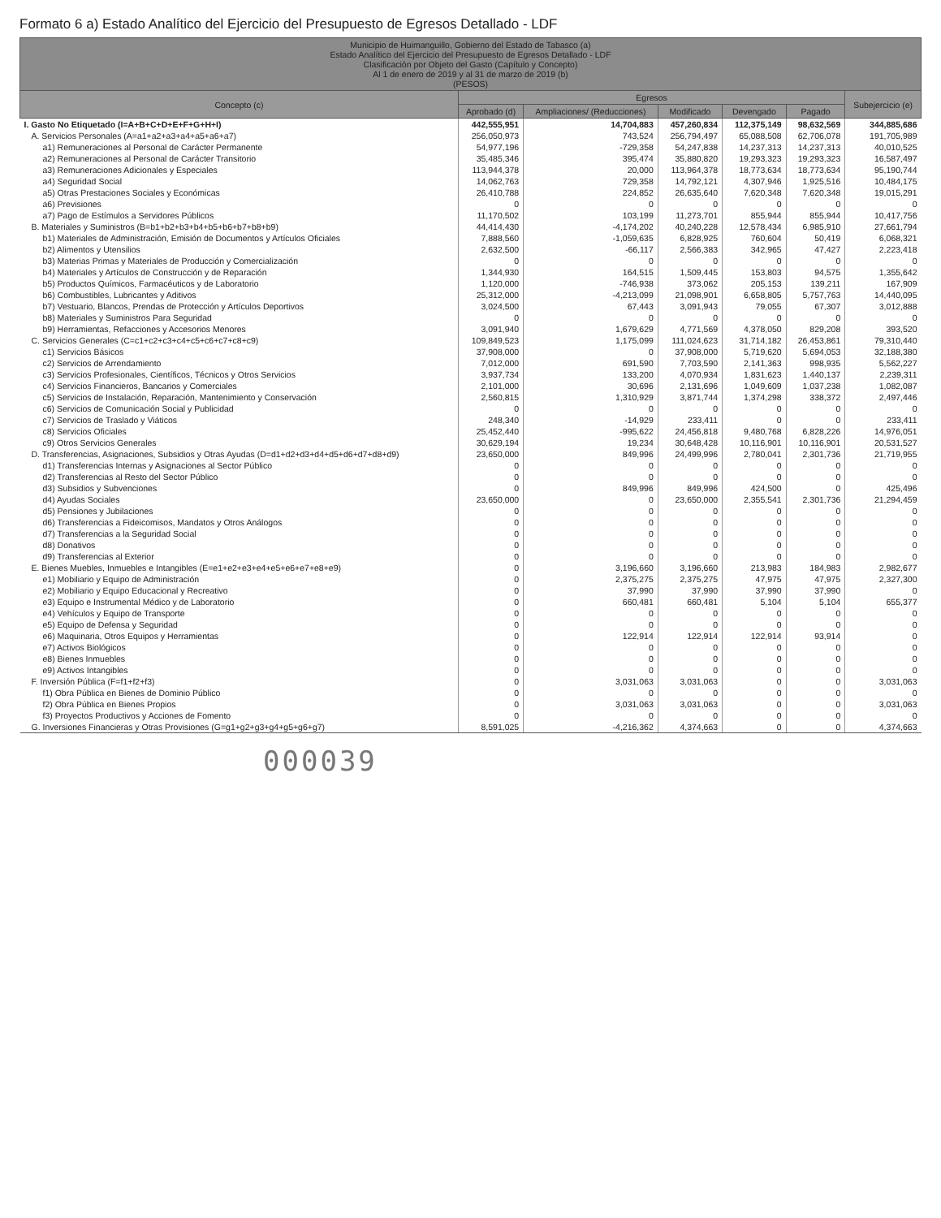Formato 6 a) Estado Analítico del Ejercicio del Presupuesto de Egresos Detallado - LDF
| Municipio de Huimanguillo, Gobierno del Estado de Tabasco (a) Estado Analítico del Ejercicio del Presupuesto de Egresos Detallado - LDF Clasificación por Objeto del Gasto (Capítulo y Concepto) Al 1 de enero de 2019 y al 31 de marzo de 2019 (b) (PESOS) | | | | | | |
| --- | --- | --- | --- | --- | --- | --- |
| Concepto (c) | Egresos | | | | | Subejercicio (e) |
| | Aprobado (d) | Ampliaciones/ (Reducciones) | Modificado | Devengado | Pagado | |
| I. Gasto No Etiquetado (I=A+B+C+D+E+F+G+H+I) | 442,555,951 | 14,704,883 | 457,260,834 | 112,375,149 | 98,632,569 | 344,885,686 |
| A. Servicios Personales (A=a1+a2+a3+a4+a5+a6+a7) | 256,050,973 | 743,524 | 256,794,497 | 65,088,508 | 62,706,078 | 191,705,989 |
| a1) Remuneraciones al Personal de Carácter Permanente | 54,977,196 | -729,358 | 54,247,838 | 14,237,313 | 14,237,313 | 40,010,525 |
| a2) Remuneraciones al Personal de Carácter Transitorio | 35,485,346 | 395,474 | 35,880,820 | 19,293,323 | 19,293,323 | 16,587,497 |
| a3) Remuneraciones Adicionales y Especiales | 113,944,378 | 20,000 | 113,964,378 | 18,773,634 | 18,773,634 | 95,190,744 |
| a4) Seguridad Social | 14,062,763 | 729,358 | 14,792,121 | 4,307,946 | 1,925,516 | 10,484,175 |
| a5) Otras Prestaciones Sociales y Económicas | 26,410,788 | 224,852 | 26,635,640 | 7,620,348 | 7,620,348 | 19,015,291 |
| a6) Previsiones | 0 | 0 | 0 | 0 | 0 | 0 |
| a7) Pago de Estímulos a Servidores Públicos | 11,170,502 | 103,199 | 11,273,701 | 855,944 | 855,944 | 10,417,756 |
| B. Materiales y Suministros (B=b1+b2+b3+b4+b5+b6+b7+b8+b9) | 44,414,430 | -4,174,202 | 40,240,228 | 12,578,434 | 6,985,910 | 27,661,794 |
| b1) Materiales de Administración, Emisión de Documentos y Artículos Oficiales | 7,888,560 | -1,059,635 | 6,828,925 | 760,604 | 50,419 | 6,068,321 |
| b2) Alimentos y Utensilios | 2,632,500 | -66,117 | 2,566,383 | 342,965 | 47,427 | 2,223,418 |
| b3) Materias Primas y Materiales de Producción y Comercialización | 0 | 0 | 0 | 0 | 0 | 0 |
| b4) Materiales y Artículos de Construcción y de Reparación | 1,344,930 | 164,515 | 1,509,445 | 153,803 | 94,575 | 1,355,642 |
| b5) Productos Químicos, Farmacéuticos y de Laboratorio | 1,120,000 | -746,938 | 373,062 | 205,153 | 139,211 | 167,909 |
| b6) Combustibles, Lubricantes y Aditivos | 25,312,000 | -4,213,099 | 21,098,901 | 6,658,805 | 5,757,763 | 14,440,095 |
| b7) Vestuario, Blancos, Prendas de Protección y Artículos Deportivos | 3,024,500 | 67,443 | 3,091,943 | 79,055 | 67,307 | 3,012,888 |
| b8) Materiales y Suministros Para Seguridad | 0 | 0 | 0 | 0 | 0 | 0 |
| b9) Herramientas, Refacciones y Accesorios Menores | 3,091,940 | 1,679,629 | 4,771,569 | 4,378,050 | 829,208 | 393,520 |
| C. Servicios Generales (C=c1+c2+c3+c4+c5+c6+c7+c8+c9) | 109,849,523 | 1,175,099 | 111,024,623 | 31,714,182 | 26,453,861 | 79,310,440 |
| c1) Servicios Básicos | 37,908,000 | 0 | 37,908,000 | 5,719,620 | 5,694,053 | 32,188,380 |
| c2) Servicios de Arrendamiento | 7,012,000 | 691,590 | 7,703,590 | 2,141,363 | 998,935 | 5,562,227 |
| c3) Servicios Profesionales, Científicos, Técnicos y Otros Servicios | 3,937,734 | 133,200 | 4,070,934 | 1,831,623 | 1,440,137 | 2,239,311 |
| c4) Servicios Financieros, Bancarios y Comerciales | 2,101,000 | 30,696 | 2,131,696 | 1,049,609 | 1,037,238 | 1,082,087 |
| c5) Servicios de Instalación, Reparación, Mantenimiento y Conservación | 2,560,815 | 1,310,929 | 3,871,744 | 1,374,298 | 338,372 | 2,497,446 |
| c6) Servicios de Comunicación Social y Publicidad | 0 | 0 | 0 | 0 | 0 | 0 |
| c7) Servicios de Traslado y Viáticos | 248,340 | -14,929 | 233,411 | 0 | 0 | 233,411 |
| c8) Servicios Oficiales | 25,452,440 | -995,622 | 24,456,818 | 9,480,768 | 6,828,226 | 14,976,051 |
| c9) Otros Servicios Generales | 30,629,194 | 19,234 | 30,648,428 | 10,116,901 | 10,116,901 | 20,531,527 |
| D. Transferencias, Asignaciones, Subsidios y Otras Ayudas (D=d1+d2+d3+d4+d5+d6+d7+d8+d9) | 23,650,000 | 849,996 | 24,499,996 | 2,780,041 | 2,301,736 | 21,719,955 |
| d1) Transferencias Internas y Asignaciones al Sector Público | 0 | 0 | 0 | 0 | 0 | 0 |
| d2) Transferencias al Resto del Sector Público | 0 | 0 | 0 | 0 | 0 | 0 |
| d3) Subsidios y Subvenciones | 0 | 849,996 | 849,996 | 424,500 | 0 | 425,496 |
| d4) Ayudas Sociales | 23,650,000 | 0 | 23,650,000 | 2,355,541 | 2,301,736 | 21,294,459 |
| d5) Pensiones y Jubilaciones | 0 | 0 | 0 | 0 | 0 | 0 |
| d6) Transferencias a Fideicomisos, Mandatos y Otros Análogos | 0 | 0 | 0 | 0 | 0 | 0 |
| d7) Transferencias a la Seguridad Social | 0 | 0 | 0 | 0 | 0 | 0 |
| d8) Donativos | 0 | 0 | 0 | 0 | 0 | 0 |
| d9) Transferencias al Exterior | 0 | 0 | 0 | 0 | 0 | 0 |
| E. Bienes Muebles, Inmuebles e Intangibles (E=e1+e2+e3+e4+e5+e6+e7+e8+e9) | 0 | 3,196,660 | 3,196,660 | 213,983 | 184,983 | 2,982,677 |
| e1) Mobiliario y Equipo de Administración | 0 | 2,375,275 | 2,375,275 | 47,975 | 47,975 | 2,327,300 |
| e2) Mobiliario y Equipo Educacional y Recreativo | 0 | 37,990 | 37,990 | 37,990 | 37,990 | 0 |
| e3) Equipo e Instrumental Médico y de Laboratorio | 0 | 660,481 | 660,481 | 5,104 | 5,104 | 655,377 |
| e4) Vehículos y Equipo de Transporte | 0 | 0 | 0 | 0 | 0 | 0 |
| e5) Equipo de Defensa y Seguridad | 0 | 0 | 0 | 0 | 0 | 0 |
| e6) Maquinaria, Otros Equipos y Herramientas | 0 | 122,914 | 122,914 | 122,914 | 93,914 | 0 |
| e7) Activos Biológicos | 0 | 0 | 0 | 0 | 0 | 0 |
| e8) Bienes Inmuebles | 0 | 0 | 0 | 0 | 0 | 0 |
| e9) Activos Intangibles | 0 | 0 | 0 | 0 | 0 | 0 |
| F. Inversión Pública (F=f1+f2+f3) | 0 | 3,031,063 | 3,031,063 | 0 | 0 | 3,031,063 |
| f1) Obra Pública en Bienes de Dominio Público | 0 | 0 | 0 | 0 | 0 | 0 |
| f2) Obra Pública en Bienes Propios | 0 | 3,031,063 | 3,031,063 | 0 | 0 | 3,031,063 |
| f3) Proyectos Productivos y Acciones de Fomento | 0 | 0 | 0 | 0 | 0 | 0 |
| G. Inversiones Financieras y Otras Provisiones (G=g1+g2+g3+g4+g5+g6+g7) | 8,591,025 | -4,216,362 | 4,374,663 | 0 | 0 | 4,374,663 |
000039